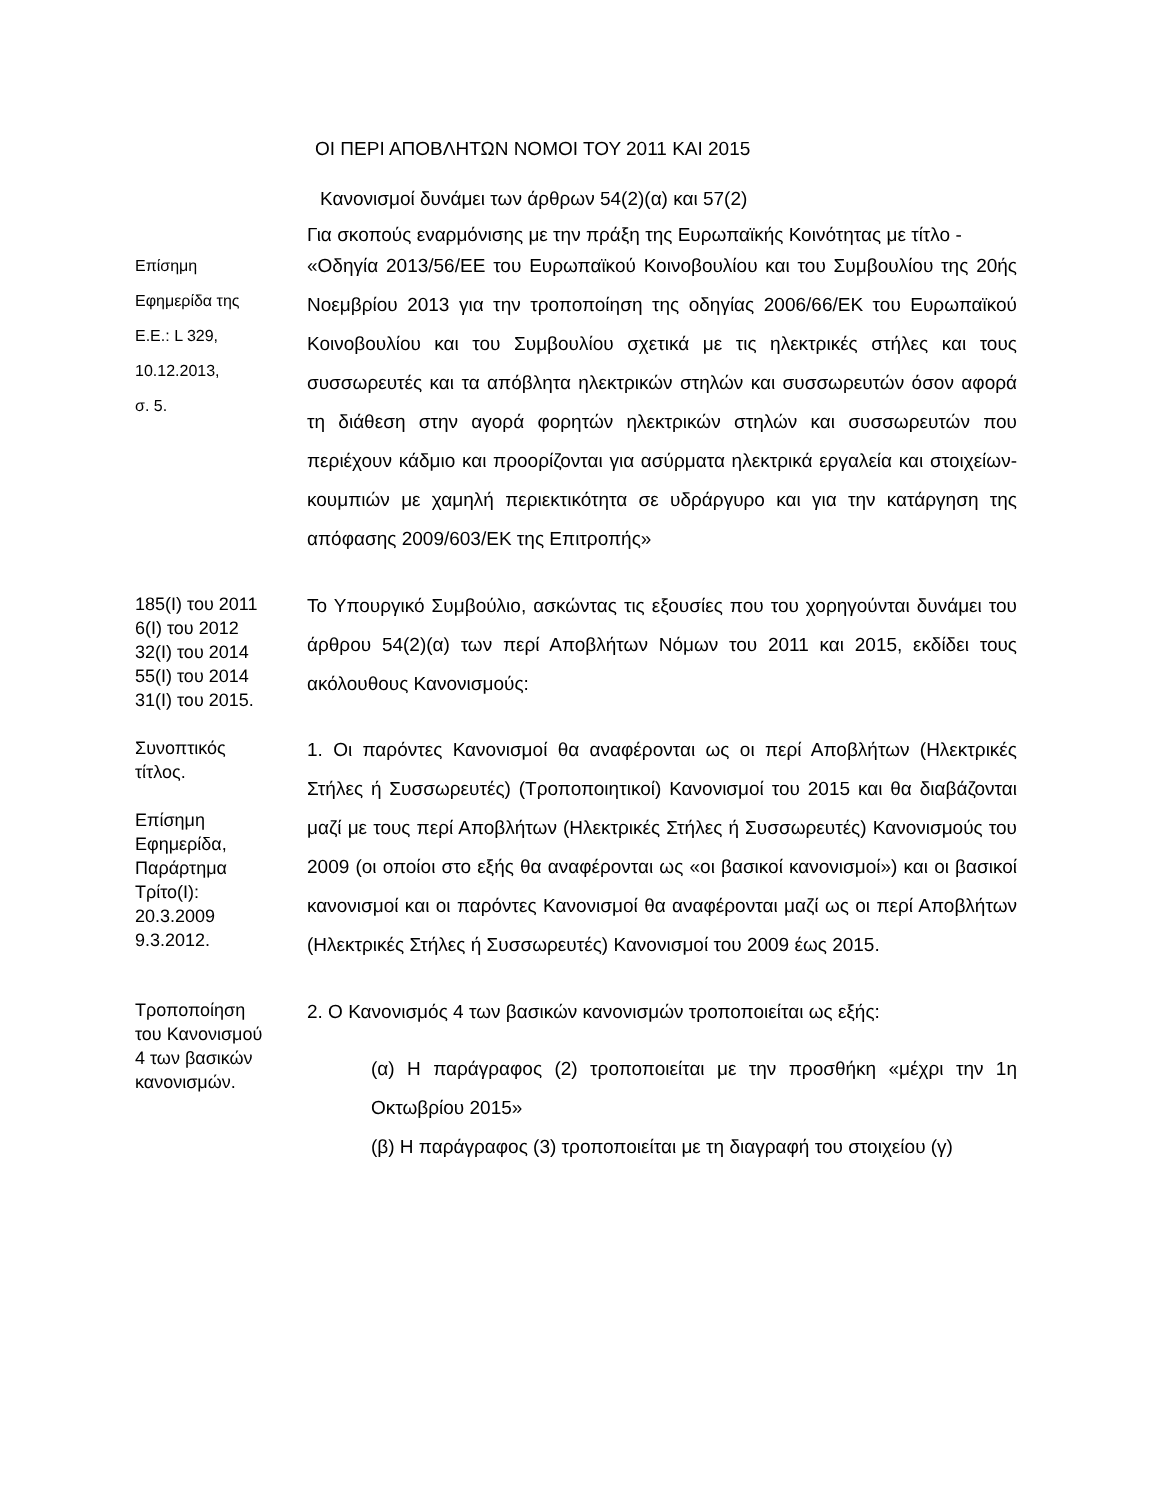ΟΙ ΠΕΡΙ ΑΠΟΒΛΗΤΩΝ ΝΟΜΟΙ ΤΟΥ 2011 ΚΑΙ 2015
Κανονισμοί δυνάμει των άρθρων 54(2)(α) και 57(2)
Για σκοπούς εναρμόνισης με την πράξη της Ευρωπαϊκής Κοινότητας με τίτλο -
Επίσημη
Εφημερίδα της
Ε.Ε.: L 329,
10.12.2013,
σ. 5.
«Οδηγία 2013/56/ΕΕ του Ευρωπαϊκού Κοινοβουλίου και του Συμβουλίου της 20ής Νοεμβρίου 2013 για την τροποποίηση της οδηγίας 2006/66/ΕΚ του Ευρωπαϊκού Κοινοβουλίου και του Συμβουλίου σχετικά με τις ηλεκτρικές στήλες και τους συσσωρευτές και τα απόβλητα ηλεκτρικών στηλών και συσσωρευτών όσον αφορά τη διάθεση στην αγορά φορητών ηλεκτρικών στηλών και συσσωρευτών που περιέχουν κάδμιο και προορίζονται για ασύρματα ηλεκτρικά εργαλεία και στοιχείων-κουμπιών με χαμηλή περιεκτικότητα σε υδράργυρο και για την κατάργηση της απόφασης 2009/603/ΕΚ της Επιτροπής»
185(Ι) του 2011
6(Ι) του 2012
32(Ι) του 2014
55(Ι) του 2014
31(Ι) του 2015.
Το Υπουργικό Συμβούλιο, ασκώντας τις εξουσίες που του χορηγούνται δυνάμει του άρθρου 54(2)(α) των περί Αποβλήτων Νόμων του 2011 και 2015, εκδίδει τους ακόλουθους Κανονισμούς:
Συνοπτικός
τίτλος.
Επίσημη
Εφημερίδα,
Παράρτημα
Τρίτο(Ι):
20.3.2009
9.3.2012.
1. Οι παρόντες Κανονισμοί θα αναφέρονται ως οι περί Αποβλήτων (Ηλεκτρικές Στήλες ή Συσσωρευτές) (Τροποποιητικοί) Κανονισμοί του 2015 και θα διαβάζονται μαζί με τους περί Αποβλήτων (Ηλεκτρικές Στήλες ή Συσσωρευτές) Κανονισμούς του 2009 (οι οποίοι στο εξής θα αναφέρονται ως «οι βασικοί κανονισμοί») και οι βασικοί κανονισμοί και οι παρόντες Κανονισμοί θα αναφέρονται μαζί ως οι περί Αποβλήτων (Ηλεκτρικές Στήλες ή Συσσωρευτές) Κανονισμοί του 2009 έως 2015.
Τροποποίηση
του Κανονισμού
4 των βασικών
κανονισμών.
2. Ο Κανονισμός 4 των βασικών κανονισμών τροποποιείται ως εξής:
(α) Η παράγραφος (2) τροποποιείται με την προσθήκη «μέχρι την 1η Οκτωβρίου 2015»
(β) Η παράγραφος (3) τροποποιείται με τη διαγραφή του στοιχείου (γ)